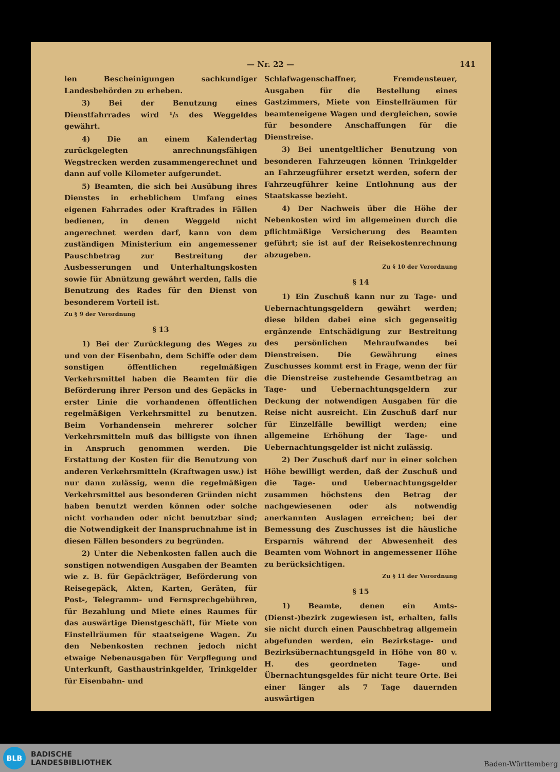— Nr. 22 — 141
len Bescheinigungen sachkundiger Landesbehörden zu erheben.
3) Bei der Benutzung eines Dienstfahrrades wird ¹/₃ des Weggeldes gewährt.
4) Die an einem Kalendertag zurückgelegten anrechnungsfähigen Wegstrecken werden zusammengerechnet und dann auf volle Kilometer aufgerundet.
5) Beamten, die sich bei Ausübung ihres Dienstes in erheblichem Umfang eines eigenen Fahrrades oder Kraftrades in Fällen bedienen, in denen Weggeld nicht angerechnet werden darf, kann von dem zuständigen Ministerium ein angemessener Pauschbetrag zur Bestreitung der Ausbesserungen und Unterhaltungskosten sowie für Abnützung gewährt werden, falls die Benutzung des Rades für den Dienst von besonderem Vorteil ist.
Zu § 9 der Verordnung
§ 13
1) Bei der Zurücklegung des Weges zu und von der Eisenbahn, dem Schiffe oder dem sonstigen öffentlichen regelmäßigen Verkehrsmittel haben die Beamten für die Beförderung ihrer Person und des Gepäcks in erster Linie die vorhandenen öffentlichen regelmäßigen Verkehrsmittel zu benutzen. Beim Vorhandensein mehrerer solcher Verkehrsmitteln muß das billigste von ihnen in Anspruch genommen werden. Die Erstattung der Kosten für die Benutzung von anderen Verkehrsmitteln (Kraftwagen usw.) ist nur dann zulässig, wenn die regelmäßigen Verkehrsmittel aus besonderen Gründen nicht haben benutzt werden können oder solche nicht vorhanden oder nicht benutzbar sind; die Notwendigkeit der Inanspruchnahme ist in diesen Fällen besonders zu begründen.
2) Unter die Nebenkosten fallen auch die sonstigen notwendigen Ausgaben der Beamten wie z. B. für Gepäckträger, Beförderung von Reisegepäck, Akten, Karten, Geräten, für Post-, Telegramm- und Fernsprechgebühren, für Bezahlung und Miete eines Raumes für das auswärtige Dienstgeschäft, für Miete von Einstellräumen für staatseigene Wagen. Zu den Nebenkosten rechnen jedoch nicht etwaige Nebenausgaben für Verpflegung und Unterkunft, Gasthaustrinkgelder, Trinkgelder für Eisenbahn- und
Schlafwagenschaffner, Fremdensteuer, Ausgaben für die Bestellung eines Gastzimmers, Miete von Einstellräumen für beamteneigene Wagen und dergleichen, sowie für besondere Anschaffungen für die Dienstreise.
3) Bei unentgeltlicher Benutzung von besonderen Fahrzeugen können Trinkgelder an Fahrzeugführer ersetzt werden, sofern der Fahrzeugführer keine Entlohnung aus der Staatskasse bezieht.
4) Der Nachweis über die Höhe der Nebenkosten wird im allgemeinen durch die pflichtmäßige Versicherung des Beamten geführt; sie ist auf der Reisekostenrechnung abzugeben.
Zu § 10 der Verordnung
§ 14
1) Ein Zuschuß kann nur zu Tage- und Uebernachtungsgeldern gewährt werden; diese bilden dabei eine sich gegenseitig ergänzende Entschädigung zur Bestreitung des persönlichen Mehraufwandes bei Dienstreisen. Die Gewährung eines Zuschusses kommt erst in Frage, wenn der für die Dienstreise zustehende Gesamtbetrag an Tage- und Uebernachtungsgeldern zur Deckung der notwendigen Ausgaben für die Reise nicht ausreicht. Ein Zuschuß darf nur für Einzelfälle bewilligt werden; eine allgemeine Erhöhung der Tage- und Uebernachtungsgelder ist nicht zulässig.
2) Der Zuschuß darf nur in einer solchen Höhe bewilligt werden, daß der Zuschuß und die Tage- und Uebernachtungsgelder zusammen höchstens den Betrag der nachgewiesenen oder als notwendig anerkannten Auslagen erreichen; bei der Bemessung des Zuschusses ist die häusliche Ersparnis während der Abwesenheit des Beamten vom Wohnort in angemessener Höhe zu berücksichtigen.
Zu § 11 der Verordnung
§ 15
1) Beamte, denen ein Amts-(Dienst-)bezirk zugewiesen ist, erhalten, falls sie nicht durch einen Pauschbetrag allgemein abgefunden werden, ein Bezirkstage- und Bezirksübernachtungsgeld in Höhe von 80 v. H. des geordneten Tage- und Übernachtungsgeldes für nicht teure Orte. Bei einer länger als 7 Tage dauernden auswärtigen
BLB
BADISCHE
LANDESBIBLIOTHEK
Baden-Württemberg